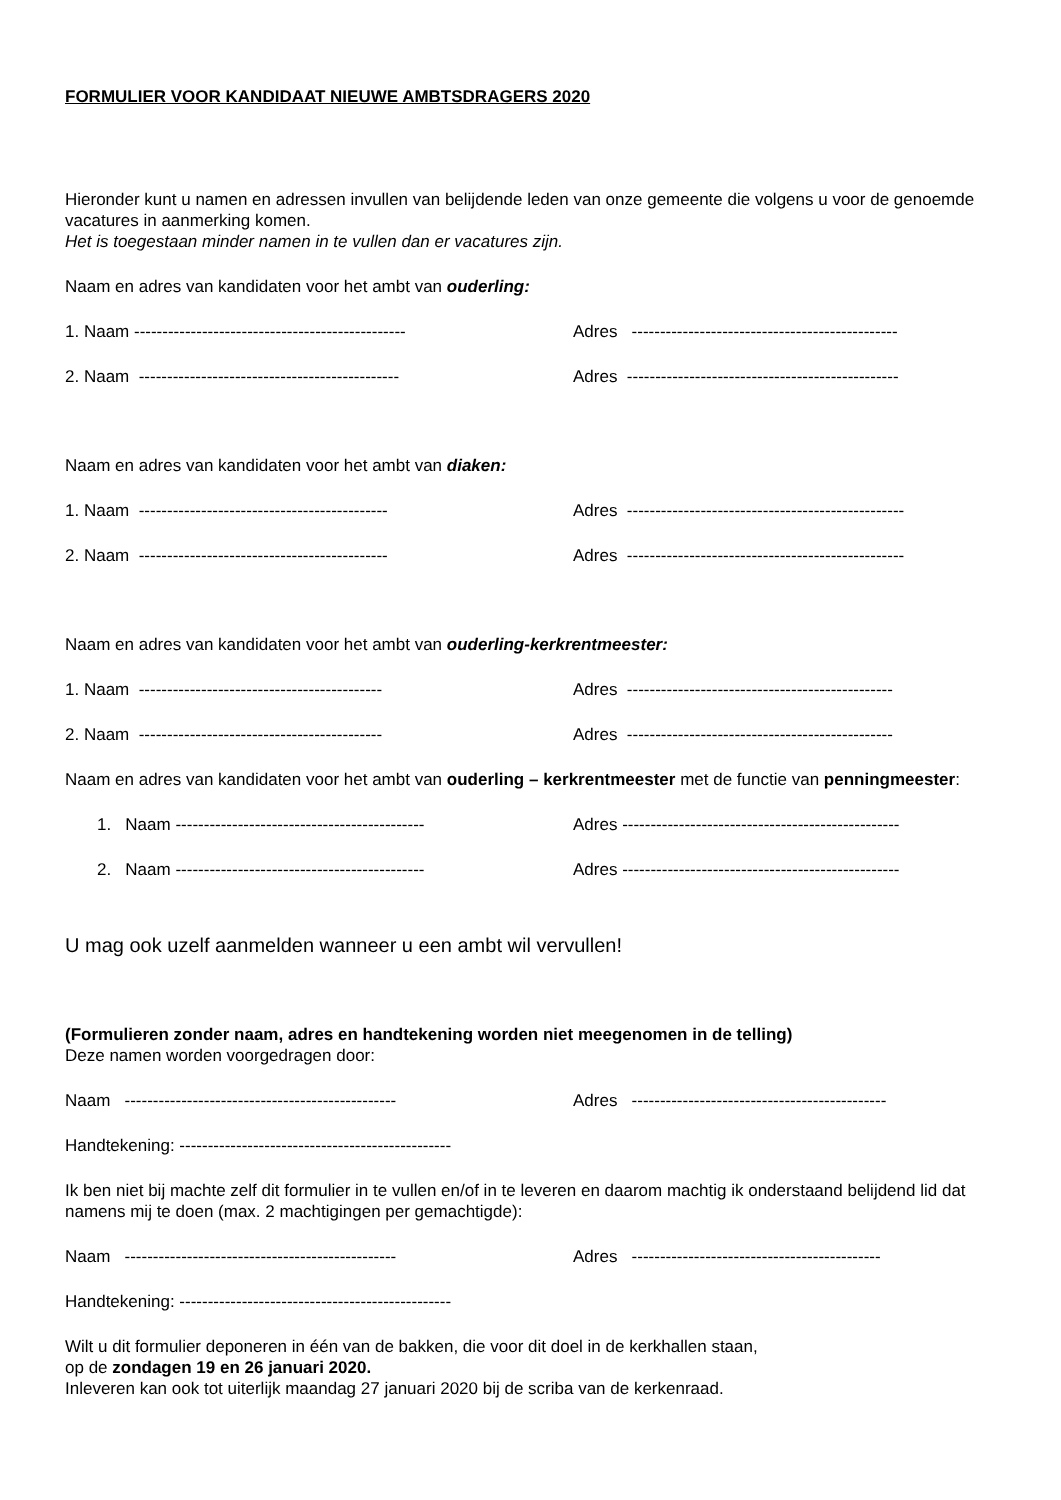FORMULIER VOOR KANDIDAAT NIEUWE AMBTSDRAGERS 2020
Hieronder kunt u namen en adressen invullen van belijdende leden van onze gemeente die volgens u voor de genoemde vacatures in aanmerking komen.
Het is toegestaan minder namen in te vullen dan er vacatures zijn.
Naam en adres van kandidaten voor het ambt van ouderling:
1. Naam ------------------------------------------------ Adres -----------------------------------------------
2. Naam ---------------------------------------------- Adres ------------------------------------------------
Naam en adres van kandidaten voor het ambt van diaken:
1. Naam -------------------------------------------- Adres -------------------------------------------------
2. Naam -------------------------------------------- Adres -------------------------------------------------
Naam en adres van kandidaten voor het ambt van ouderling-kerkrentmeester:
1. Naam ------------------------------------------- Adres -----------------------------------------------
2. Naam ------------------------------------------- Adres -----------------------------------------------
Naam en adres van kandidaten voor het ambt van ouderling – kerkrentmeester met de functie van penningmeester:
1. Naam -------------------------------------------- Adres -------------------------------------------------
2. Naam -------------------------------------------- Adres -------------------------------------------------
U mag ook uzelf aanmelden wanneer u een ambt wil vervullen!
(Formulieren zonder naam, adres en handtekening worden niet meegenomen in de telling)
Deze namen worden voorgedragen door:
Naam ------------------------------------------------ Adres ---------------------------------------------
Handtekening: ------------------------------------------------
Ik ben niet bij machte zelf dit formulier in te vullen en/of in te leveren en daarom machtig ik onderstaand belijdend lid dat namens mij te doen (max. 2 machtigingen per gemachtigde):
Naam ------------------------------------------------ Adres --------------------------------------------
Handtekening: ------------------------------------------------
Wilt u dit formulier deponeren in één van de bakken, die voor dit doel in de kerkhallen staan,
op de zondagen 19 en 26 januari 2020.
Inleveren kan ook tot uiterlijk maandag 27 januari 2020 bij de scriba van de kerkenraad.